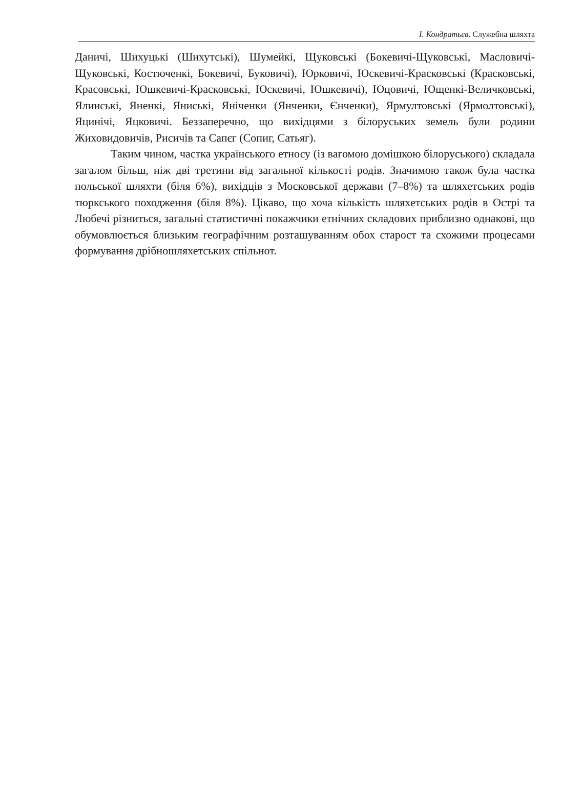І. Кондратьєв. Служебна шляхта
Даничі, Шихуцькі (Шихутські), Шумейкі, Щуковські (Бокевичі-Щуковські, Масловичі-Щуковські, Костюченкі, Бокевичі, Буковичі), Юрковичі, Юскевичі-Красковські (Красковські, Красовські, Юшкевичі-Красковські, Юскевичі, Юшкевичі), Юцовичі, Ющенкі-Величковські, Ялинські, Яненкі, Яниські, Яніченки (Янченки, Єнченки), Ярмултовські (Ярмолтовські), Яцинічі, Яцковичі. Беззаперечно, що вихідцями з білоруських земель були родини Жиховидовичів, Рисичів та Сапєг (Сопиг, Сатьяг).
Таким чином, частка українського етносу (із вагомою домішкою білоруського) складала загалом більш, ніж дві третини від загальної кількості родів. Значимою також була частка польської шляхти (біля 6%), вихідців з Московської держави (7–8%) та шляхетських родів тюркського походження (біля 8%). Цікаво, що хоча кількість шляхетських родів в Острі та Любечі різниться, загальні статистичні покажчики етнічних складових приблизно однакові, що обумовлюється близьким географічним розташуванням обох старост та схожими процесами формування дрібношляхетських спільнот.